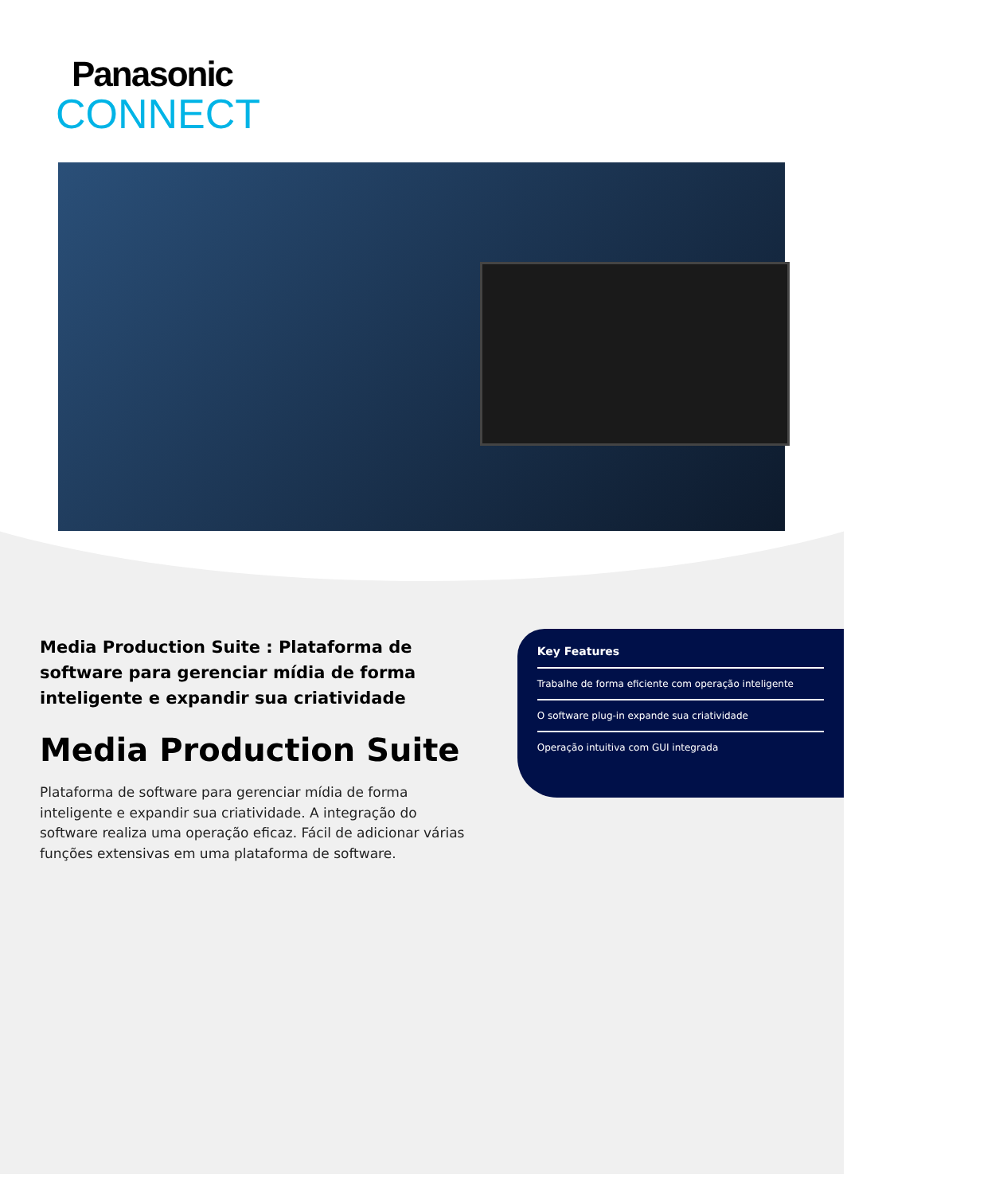Panasonic
CONNECT
Media Production Suite : Plataforma de software para gerenciar mídia de forma inteligente e expandir sua criatividade
Media Production Suite
Plataforma de software para gerenciar mídia de forma inteligente e expandir sua criatividade. A integração do software realiza uma operação eficaz. Fácil de adicionar várias funções extensivas em uma plataforma de software.
Key Features
Trabalhe de forma eficiente com operação inteligente
O software plug-in expande sua criatividade
Operação intuitiva com GUI integrada